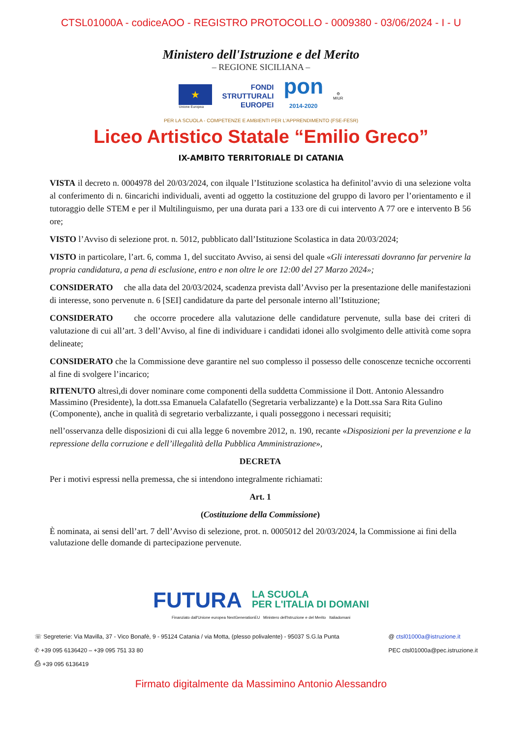CTSL01000A - codiceAOO - REGISTRO PROTOCOLLO - 0009380 - 03/06/2024 - I - U
Ministero dell'Istruzione e del Merito
– REGIONE SICILIANA –
★
Unione Europea
FONDI
STRUTTURALI
EUROPEI
pon
2014-2020
⚙
MIUR
PER LA SCUOLA - COMPETENZE E AMBIENTI PER L'APPRENDIMENTO (FSE-FESR)
Liceo Artistico Statale “Emilio Greco”
IX-AMBITO TERRITORIALE DI CATANIA
VISTA il decreto n. 0004978 del 20/03/2024, con ilquale l’Istituzione scolastica ha definitol’avvio di una selezione volta al conferimento di n. 6incarichi individuali, aventi ad oggetto la costituzione del gruppo di lavoro per l’orientamento e il tutoraggio delle STEM e per il Multilinguismo, per una durata pari a 133 ore di cui intervento A 77 ore e intervento B 56 ore;
VISTO l’Avviso di selezione prot. n. 5012, pubblicato dall’Istituzione Scolastica in data 20/03/2024;
VISTO in particolare, l’art. 6, comma 1, del succitato Avviso, ai sensi del quale «Gli interessati dovranno far pervenire la propria candidatura, a pena di esclusione, entro e non oltre le ore 12:00 del 27 Marzo 2024»;
CONSIDERATO che alla data del 20/03/2024, scadenza prevista dall’Avviso per la presentazione delle manifestazioni di interesse, sono pervenute n. 6 [SEI] candidature da parte del personale interno all’Istituzione;
CONSIDERATO che occorre procedere alla valutazione delle candidature pervenute, sulla base dei criteri di valutazione di cui all’art. 3 dell’Avviso, al fine di individuare i candidati idonei allo svolgimento delle attività come sopra delineate;
CONSIDERATO che la Commissione deve garantire nel suo complesso il possesso delle conoscenze tecniche occorrenti al fine di svolgere l’incarico;
RITENUTO altresì,di dover nominare come componenti della suddetta Commissione il Dott. Antonio Alessandro Massimino (Presidente), la dott.ssa Emanuela Calafatello (Segretaria verbalizzante) e la Dott.ssa Sara Rita Gulino (Componente), anche in qualità di segretario verbalizzante, i quali posseggono i necessari requisiti;
nell’osservanza delle disposizioni di cui alla legge 6 novembre 2012, n. 190, recante «Disposizioni per la prevenzione e la repressione della corruzione e dell’illegalità della Pubblica Amministrazione»,
DECRETA
Per i motivi espressi nella premessa, che si intendono integralmente richiamati:
Art. 1
(Costituzione della Commissione)
È nominata, ai sensi dell’art. 7 dell’Avviso di selezione, prot. n. 0005012 del 20/03/2024, la Commissione ai fini della valutazione delle domande di partecipazione pervenute.
FUTURA LA SCUOLA
PER L'ITALIA DI DOMANI
Finanziato dall'Unione europea NextGenerationEU Ministero dell'Istruzione e del Merito Italiadomani
☏ Segreterie: Via Mavilla, 37 - Vico Bonafè, 9 - 95124 Catania / via Motta, (plesso polivalente) - 95037 S.G.la Punta
✆ +39 095 6136420 – +39 095 751 33 80
⎙ +39 095 6136419
@ ctsl01000a@istruzione.it
PEC ctsl01000a@pec.istruzione.it
Firmato digitalmente da Massimino Antonio Alessandro